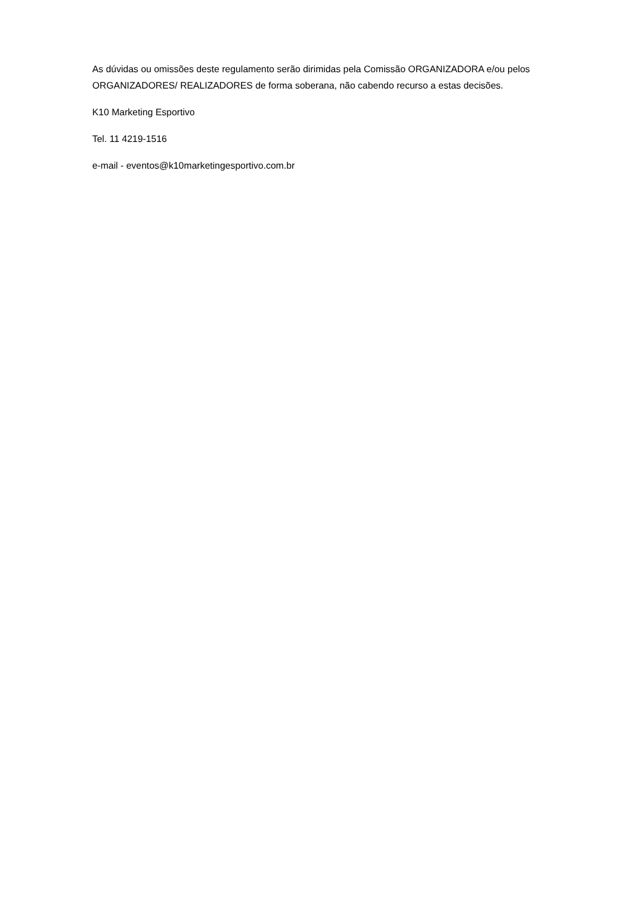As dúvidas ou omissões deste regulamento serão dirimidas pela Comissão ORGANIZADORA e/ou pelos ORGANIZADORES/ REALIZADORES de forma soberana, não cabendo recurso a estas decisões.
K10 Marketing Esportivo
Tel. 11 4219-1516
e-mail - eventos@k10marketingesportivo.com.br